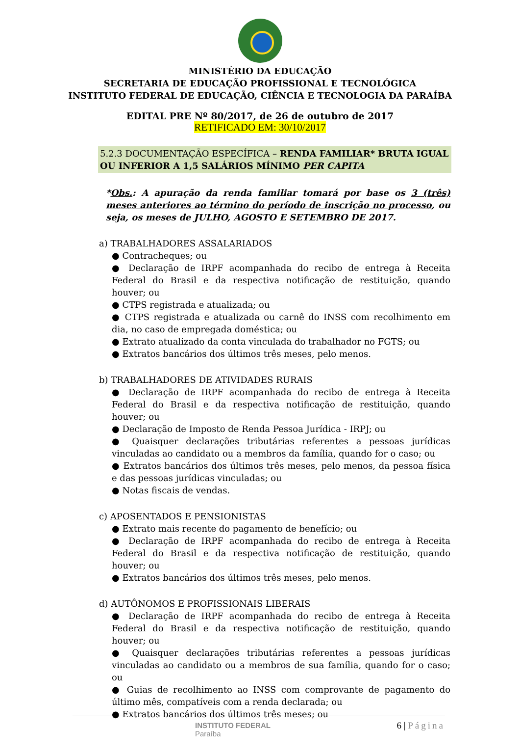MINISTÉRIO DA EDUCAÇÃO
SECRETARIA DE EDUCAÇÃO PROFISSIONAL E TECNOLÓGICA
INSTITUTO FEDERAL DE EDUCAÇÃO, CIÊNCIA E TECNOLOGIA DA PARAÍBA
EDITAL PRE Nº 80/2017, de 26 de outubro de 2017
RETIFICADO EM: 30/10/2017
5.2.3 DOCUMENTAÇÃO ESPECÍFICA – RENDA FAMILIAR* BRUTA IGUAL OU INFERIOR A 1,5 SALÁRIOS MÍNIMO PER CAPITA
*Obs.: A apuração da renda familiar tomará por base os 3 (três) meses anteriores ao término do período de inscrição no processo, ou seja, os meses de JULHO, AGOSTO E SETEMBRO DE 2017.
a) TRABALHADORES ASSALARIADOS
● Contracheques; ou
● Declaração de IRPF acompanhada do recibo de entrega à Receita Federal do Brasil e da respectiva notificação de restituição, quando houver; ou
● CTPS registrada e atualizada; ou
● CTPS registrada e atualizada ou carnê do INSS com recolhimento em dia, no caso de empregada doméstica; ou
● Extrato atualizado da conta vinculada do trabalhador no FGTS; ou
● Extratos bancários dos últimos três meses, pelo menos.
b) TRABALHADORES DE ATIVIDADES RURAIS
● Declaração de IRPF acompanhada do recibo de entrega à Receita Federal do Brasil e da respectiva notificação de restituição, quando houver; ou
● Declaração de Imposto de Renda Pessoa Jurídica - IRPJ; ou
● Quaisquer declarações tributárias referentes a pessoas jurídicas vinculadas ao candidato ou a membros da família, quando for o caso; ou
● Extratos bancários dos últimos três meses, pelo menos, da pessoa física e das pessoas jurídicas vinculadas; ou
● Notas fiscais de vendas.
c) APOSENTADOS E PENSIONISTAS
● Extrato mais recente do pagamento de benefício; ou
● Declaração de IRPF acompanhada do recibo de entrega à Receita Federal do Brasil e da respectiva notificação de restituição, quando houver; ou
● Extratos bancários dos últimos três meses, pelo menos.
d) AUTÔNOMOS E PROFISSIONAIS LIBERAIS
● Declaração de IRPF acompanhada do recibo de entrega à Receita Federal do Brasil e da respectiva notificação de restituição, quando houver; ou
● Quaisquer declarações tributárias referentes a pessoas jurídicas vinculadas ao candidato ou a membros de sua família, quando for o caso; ou
● Guias de recolhimento ao INSS com comprovante de pagamento do último mês, compatíveis com a renda declarada; ou
● Extratos bancários dos últimos três meses; ou
INSTITUTO FEDERAL
Paraíba
6 | Página